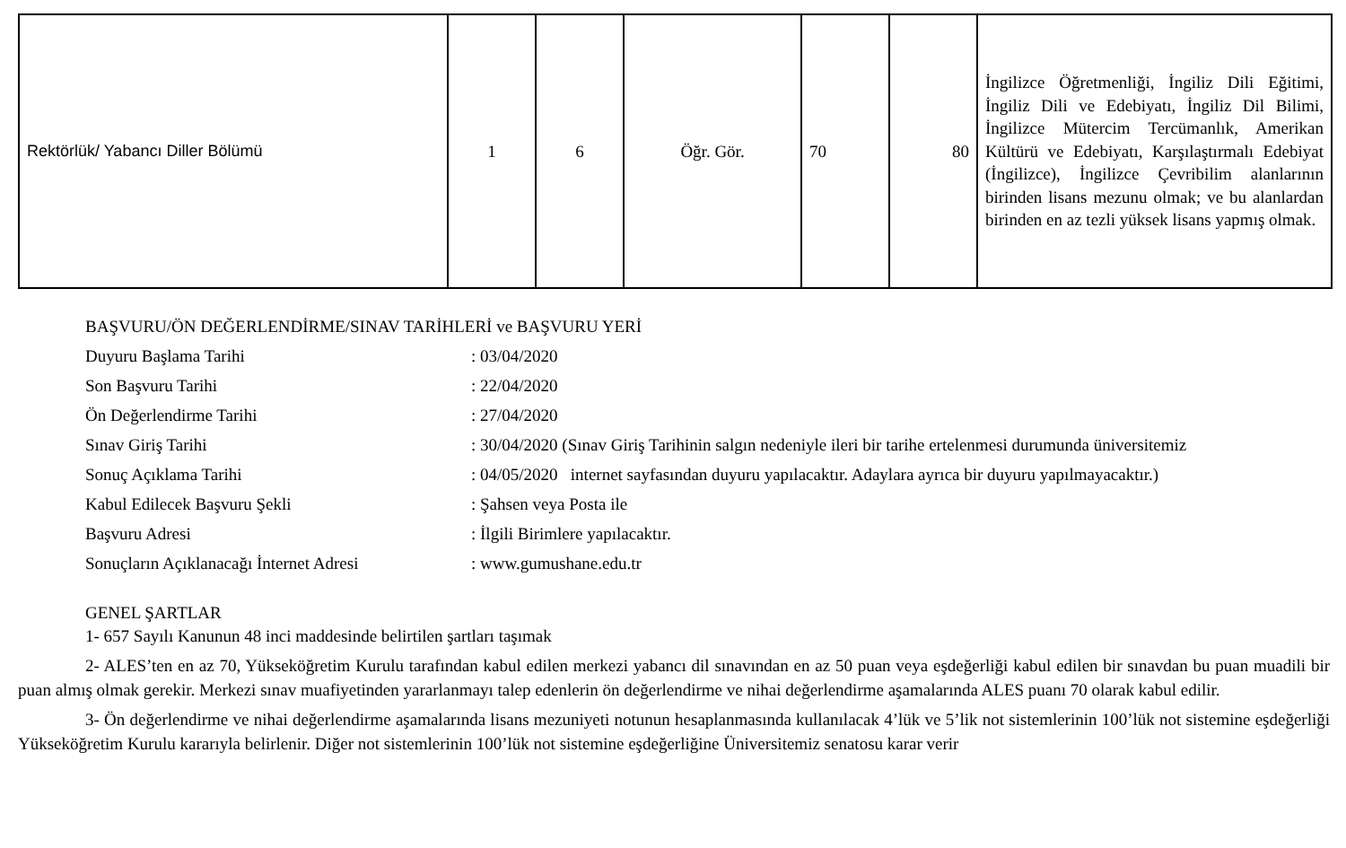| Rektörlük/ Yabancı Diller Bölümü | 1 | 6 | Öğr. Gör. | 70 | 80 | İngilizce Öğretmenliği, İngiliz Dili Eğitimi, İngiliz Dili ve Edebiyatı, İngiliz Dil Bilimi, İngilizce Mütercim Tercümanlık, Amerikan Kültürü ve Edebiyatı, Karşılaştırmalı Edebiyat (İngilizce), İngilizce Çevribilim alanlarının birinden lisans mezunu olmak; ve bu alanlardan birinden en az tezli yüksek lisans yapmış olmak. |
BAŞVURU/ÖN DEĞERLENDİRME/SINAV TARİHLERİ ve BAŞVURU YERİ
| Duyuru Başlama Tarihi | : 03/04/2020 |
| Son Başvuru Tarihi | : 22/04/2020 |
| Ön Değerlendirme Tarihi | : 27/04/2020 |
| Sınav Giriş Tarihi | : 30/04/2020 (Sınav Giriş Tarihinin salgın nedeniyle ileri bir tarihe ertelenmesi durumunda üniversitemiz |
| Sonuç Açıklama Tarihi | : 04/05/2020 internet sayfasından duyuru yapılacaktır. Adaylara ayrıca bir duyuru yapılmayacaktır.) |
| Kabul Edilecek Başvuru Şekli | : Şahsen veya Posta ile |
| Başvuru Adresi | : İlgili Birimlere yapılacaktır. |
| Sonuçların Açıklanacağı İnternet Adresi | : www.gumushane.edu.tr |
GENEL ŞARTLAR
1- 657 Sayılı Kanunun 48 inci maddesinde belirtilen şartları taşımak
2- ALES’ten en az 70, Yükseköğretim Kurulu tarafından kabul edilen merkezi yabancı dil sınavından en az 50 puan veya eşdeğerliği kabul edilen bir sınavdan bu puan muadili bir puan almış olmak gerekir. Merkezi sınav muafiyetinden yararlanmayı talep edenlerin ön değerlendirme ve nihai değerlendirme aşamalarında ALES puanı 70 olarak kabul edilir.
3- Ön değerlendirme ve nihai değerlendirme aşamalarında lisans mezuniyeti notunun hesaplanmasında kullanılacak 4’lük ve 5’lik not sistemlerinin 100’lük not sistemine eşdeğerliği Yükseköğretim Kurulu kararıyla belirlenir. Diğer not sistemlerinin 100’lük not sistemine eşdeğerliğine Üniversitemiz senatosu karar verir